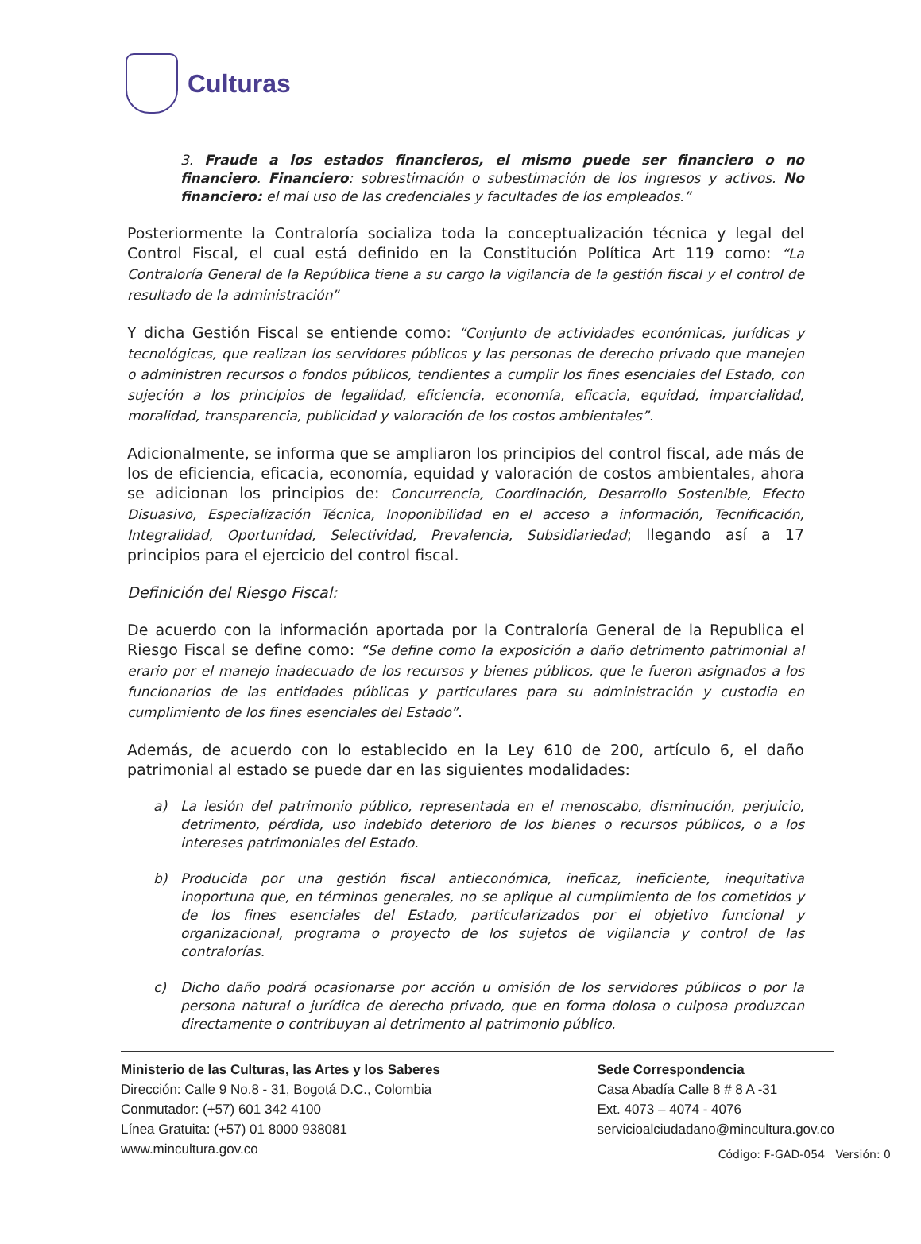Culturas
3. Fraude a los estados financieros, el mismo puede ser financiero o no financiero. Financiero: sobrestimación o subestimación de los ingresos y activos. No financiero: el mal uso de las credenciales y facultades de los empleados.”
Posteriormente la Contraloría socializa toda la conceptualización técnica y legal del Control Fiscal, el cual está definido en la Constitución Política Art 119 como: “La Contraloría General de la República tiene a su cargo la vigilancia de la gestión fiscal y el control de resultado de la administración”
Y dicha Gestión Fiscal se entiende como: “Conjunto de actividades económicas, jurídicas y tecnológicas, que realizan los servidores públicos y las personas de derecho privado que manejen o administren recursos o fondos públicos, tendientes a cumplir los fines esenciales del Estado, con sujeción a los principios de legalidad, eficiencia, economía, eficacia, equidad, imparcialidad, moralidad, transparencia, publicidad y valoración de los costos ambientales”.
Adicionalmente, se informa que se ampliaron los principios del control fiscal, ade más de los de eficiencia, eficacia, economía, equidad y valoración de costos ambientales, ahora se adicionan los principios de: Concurrencia, Coordinación, Desarrollo Sostenible, Efecto Disuasivo, Especialización Técnica, Inoponibilidad en el acceso a información, Tecnificación, Integralidad, Oportunidad, Selectividad, Prevalencia, Subsidiariedad; llegando así a 17 principios para el ejercicio del control fiscal.
Definición del Riesgo Fiscal:
De acuerdo con la información aportada por la Contraloría General de la Republica el Riesgo Fiscal se define como: “Se define como la exposición a daño detrimento patrimonial al erario por el manejo inadecuado de los recursos y bienes públicos, que le fueron asignados a los funcionarios de las entidades públicas y particulares para su administración y custodia en cumplimiento de los fines esenciales del Estado”.
Además, de acuerdo con lo establecido en la Ley 610 de 200, artículo 6, el daño patrimonial al estado se puede dar en las siguientes modalidades:
a) La lesión del patrimonio público, representada en el menoscabo, disminución, perjuicio, detrimento, pérdida, uso indebido deterioro de los bienes o recursos públicos, o a los intereses patrimoniales del Estado.
b) Producida por una gestión fiscal antieconómica, ineficaz, ineficiente, inequitativa inoportuna que, en términos generales, no se aplique al cumplimiento de los cometidos y de los fines esenciales del Estado, particularizados por el objetivo funcional y organizacional, programa o proyecto de los sujetos de vigilancia y control de las contralorías.
c) Dicho daño podrá ocasionarse por acción u omisión de los servidores públicos o por la persona natural o jurídica de derecho privado, que en forma dolosa o culposa produzcan directamente o contribuyan al detrimento al patrimonio público.
Ministerio de las Culturas, las Artes y los Saberes
Dirección: Calle 9 No.8 - 31, Bogotá D.C., Colombia
Conmutador: (+57) 601 342 4100
Línea Gratuita: (+57) 01 8000 938081
www.mincultura.gov.co
Sede Correspondencia
Casa Abadía Calle 8 # 8 A -31
Ext. 4073 – 4074 - 4076
servicioalciudadano@mincultura.gov.co
Código: F-GAD-054 Versión: 0